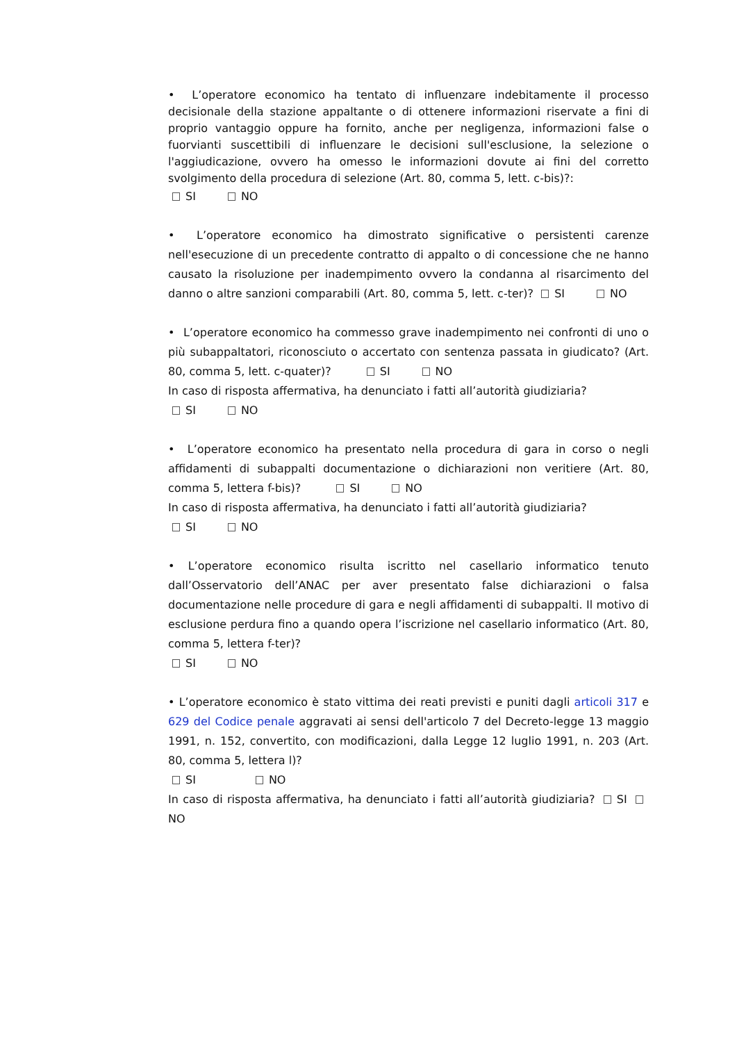• L’operatore economico ha tentato di influenzare indebitamente il processo decisionale della stazione appaltante o di ottenere informazioni riservate a fini di proprio vantaggio oppure ha fornito, anche per negligenza, informazioni false o fuorvianti suscettibili di influenzare le decisioni sull'esclusione, la selezione o l'aggiudicazione, ovvero ha omesso le informazioni dovute ai fini del corretto svolgimento della procedura di selezione (Art. 80, comma 5, lett. c-bis)?:
SI NO
• L’operatore economico ha dimostrato significative o persistenti carenze nell'esecuzione di un precedente contratto di appalto o di concessione che ne hanno causato la risoluzione per inadempimento ovvero la condanna al risarcimento del danno o altre sanzioni comparabili (Art. 80, comma 5, lett. c-ter)? SI NO
• L’operatore economico ha commesso grave inadempimento nei confronti di uno o più subappaltatori, riconosciuto o accertato con sentenza passata in giudicato? (Art. 80, comma 5, lett. c-quater)? SI NO
In caso di risposta affermativa, ha denunciato i fatti all’autorità giudiziaria?
SI NO
• L’operatore economico ha presentato nella procedura di gara in corso o negli affidamenti di subappalti documentazione o dichiarazioni non veritiere (Art. 80, comma 5, lettera f-bis)? SI NO
In caso di risposta affermativa, ha denunciato i fatti all’autorità giudiziaria?
SI NO
• L’operatore economico risulta iscritto nel casellario informatico tenuto dall’Osservatorio dell’ANAC per aver presentato false dichiarazioni o falsa documentazione nelle procedure di gara e negli affidamenti di subappalti. Il motivo di esclusione perdura fino a quando opera l’iscrizione nel casellario informatico (Art. 80, comma 5, lettera f-ter)?
SI NO
• L’operatore economico è stato vittima dei reati previsti e puniti dagli articoli 317 e 629 del Codice penale aggravati ai sensi dell'articolo 7 del Decreto-legge 13 maggio 1991, n. 152, convertito, con modificazioni, dalla Legge 12 luglio 1991, n. 203 (Art. 80, comma 5, lettera l)?
SI NO
In caso di risposta affermativa, ha denunciato i fatti all’autorità giudiziaria? SI NO